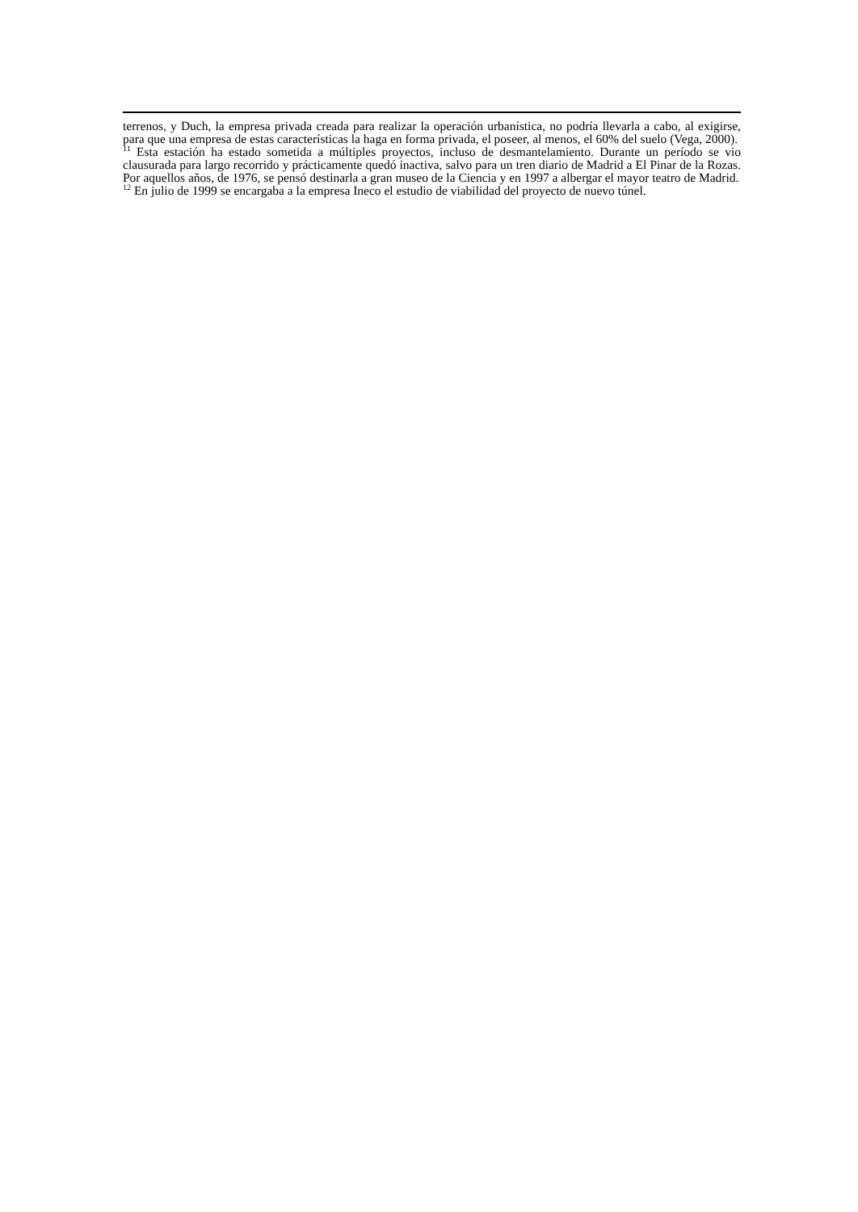terrenos, y Duch, la empresa privada creada para realizar la operación urbanística, no podría llevarla a cabo, al exigirse, para que una empresa de estas características la haga en forma privada, el poseer, al menos, el 60% del suelo (Vega, 2000).
<sup>11</sup> Esta estación ha estado sometida a múltiples proyectos, incluso de desmantelamiento. Durante un período se vio clausurada para largo recorrido y prácticamente quedó inactiva, salvo para un tren diario de Madrid a El Pinar de la Rozas. Por aquellos años, de 1976, se pensó destinarla a gran museo de la Ciencia y en 1997 a albergar el mayor teatro de Madrid.
<sup>12</sup> En julio de 1999 se encargaba a la empresa Ineco el estudio de viabilidad del proyecto de nuevo túnel.